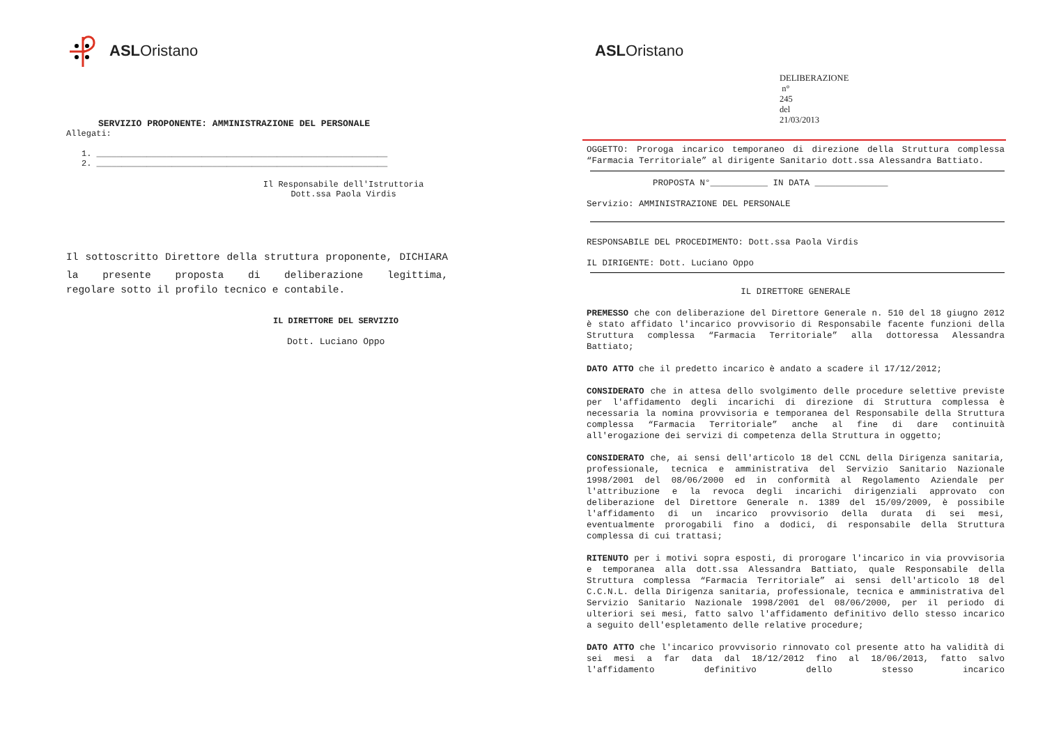ASLOristano
SERVIZIO PROPONENTE: AMMINISTRAZIONE DEL PERSONALE
Allegati:
1. __________________________________________________________
2. __________________________________________________________
Il Responsabile dell'Istruttoria
Dott.ssa Paola Virdis
Il sottoscritto Direttore della struttura proponente, DICHIARA la presente proposta di deliberazione legittima,
regolare sotto il profilo tecnico e contabile.
IL DIRETTORE DEL SERVIZIO
Dott. Luciano Oppo
ASLOristano
DELIBERAZIONE n° 245 del 21/03/2013
OGGETTO: Proroga incarico temporaneo di direzione della Struttura complessa “Farmacia Territoriale” al dirigente Sanitario dott.ssa Alessandra Battiato.
PROPOSTA N°___________ IN DATA ______________
Servizio: AMMINISTRAZIONE DEL PERSONALE
RESPONSABILE DEL PROCEDIMENTO: Dott.ssa Paola Virdis
IL DIRIGENTE: Dott. Luciano Oppo
IL DIRETTORE GENERALE
PREMESSO che con deliberazione del Direttore Generale n. 510 del 18 giugno 2012 è stato affidato l'incarico provvisorio di Responsabile facente funzioni della Struttura complessa “Farmacia Territoriale” alla dottoressa Alessandra Battiato;
DATO ATTO che il predetto incarico è andato a scadere il 17/12/2012;
CONSIDERATO che in attesa dello svolgimento delle procedure selettive previste per l'affidamento degli incarichi di direzione di Struttura complessa è necessaria la nomina provvisoria e temporanea del Responsabile della Struttura complessa “Farmacia Territoriale” anche al fine di dare continuità all'erogazione dei servizi di competenza della Struttura in oggetto;
CONSIDERATO che, ai sensi dell'articolo 18 del CCNL della Dirigenza sanitaria, professionale, tecnica e amministrativa del Servizio Sanitario Nazionale 1998/2001 del 08/06/2000 ed in conformità al Regolamento Aziendale per l'attribuzione e la revoca degli incarichi dirigenziali approvato con deliberazione del Direttore Generale n. 1389 del 15/09/2009, è possibile l'affidamento di un incarico provvisorio della durata di sei mesi, eventualmente prorogabili fino a dodici, di responsabile della Struttura complessa di cui trattasi;
RITENUTO per i motivi sopra esposti, di prorogare l'incarico in via provvisoria e temporanea alla dott.ssa Alessandra Battiato, quale Responsabile della Struttura complessa “Farmacia Territoriale” ai sensi dell'articolo 18 del C.C.N.L. della Dirigenza sanitaria, professionale, tecnica e amministrativa del Servizio Sanitario Nazionale 1998/2001 del 08/06/2000, per il periodo di ulteriori sei mesi, fatto salvo l'affidamento definitivo dello stesso incarico a seguito dell'espletamento delle relative procedure;
DATO ATTO che l'incarico provvisorio rinnovato col presente atto ha validità di sei mesi a far data dal 18/12/2012 fino al 18/06/2013, fatto salvo l'affidamento definitivo dello stesso incarico